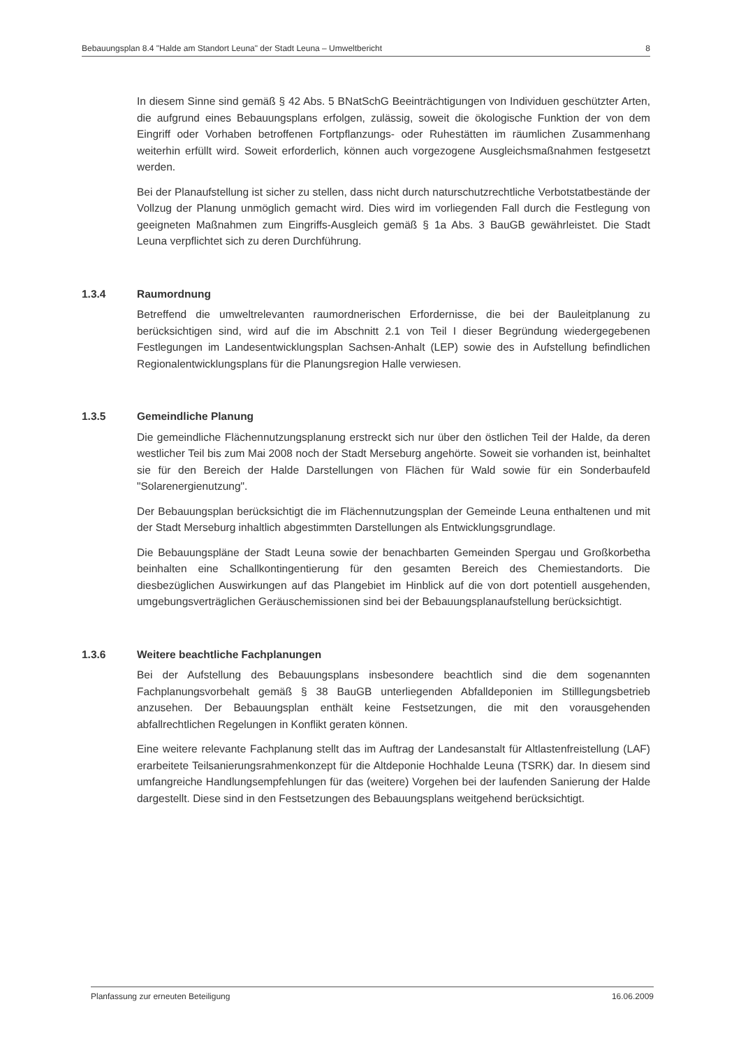Bebauungsplan 8.4 "Halde am Standort Leuna" der Stadt Leuna – Umweltbericht 8
In diesem Sinne sind gemäß § 42 Abs. 5 BNatSchG Beeinträchtigungen von Individuen geschützter Arten, die aufgrund eines Bebauungsplans erfolgen, zulässig, soweit die ökologische Funktion der von dem Eingriff oder Vorhaben betroffenen Fortpflanzungs- oder Ruhestätten im räumlichen Zusammenhang weiterhin erfüllt wird. Soweit erforderlich, können auch vorgezogene Ausgleichsmaßnahmen festgesetzt werden.
Bei der Planaufstellung ist sicher zu stellen, dass nicht durch naturschutzrechtliche Verbotstatbestände der Vollzug der Planung unmöglich gemacht wird. Dies wird im vorliegenden Fall durch die Festlegung von geeigneten Maßnahmen zum Eingriffs-Ausgleich gemäß § 1a Abs. 3 BauGB gewährleistet. Die Stadt Leuna verpflichtet sich zu deren Durchführung.
1.3.4 Raumordnung
Betreffend die umweltrelevanten raumordnerischen Erfordernisse, die bei der Bauleitplanung zu berücksichtigen sind, wird auf die im Abschnitt 2.1 von Teil I dieser Begründung wiedergegebenen Festlegungen im Landesentwicklungsplan Sachsen-Anhalt (LEP) sowie des in Aufstellung befindlichen Regionalentwicklungsplans für die Planungsregion Halle verwiesen.
1.3.5 Gemeindliche Planung
Die gemeindliche Flächennutzungsplanung erstreckt sich nur über den östlichen Teil der Halde, da deren westlicher Teil bis zum Mai 2008 noch der Stadt Merseburg angehörte. Soweit sie vorhanden ist, beinhaltet sie für den Bereich der Halde Darstellungen von Flächen für Wald sowie für ein Sonderbaufeld "Solarenergienutzung".
Der Bebauungsplan berücksichtigt die im Flächennutzungsplan der Gemeinde Leuna enthaltenen und mit der Stadt Merseburg inhaltlich abgestimmten Darstellungen als Entwicklungsgrundlage.
Die Bebauungspläne der Stadt Leuna sowie der benachbarten Gemeinden Spergau und Großkorbetha beinhalten eine Schallkontingentierung für den gesamten Bereich des Chemiestandorts. Die diesbezüglichen Auswirkungen auf das Plangebiet im Hinblick auf die von dort potentiell ausgehenden, umgebungsverträglichen Geräuschemissionen sind bei der Bebauungsplanaufstellung berücksichtigt.
1.3.6 Weitere beachtliche Fachplanungen
Bei der Aufstellung des Bebauungsplans insbesondere beachtlich sind die dem sogenannten Fachplanungsvorbehalt gemäß § 38 BauGB unterliegenden Abfalldeponien im Stilllegungsbetrieb anzusehen. Der Bebauungsplan enthält keine Festsetzungen, die mit den vorausgehenden abfallrechtlichen Regelungen in Konflikt geraten können.
Eine weitere relevante Fachplanung stellt das im Auftrag der Landesanstalt für Altlastenfreistellung (LAF) erarbeitete Teilsanierungsrahmenkonzept für die Altdeponie Hochhalde Leuna (TSRK) dar. In diesem sind umfangreiche Handlungsempfehlungen für das (weitere) Vorgehen bei der laufenden Sanierung der Halde dargestellt. Diese sind in den Festsetzungen des Bebauungsplans weitgehend berücksichtigt.
Planfassung zur erneuten Beteiligung 16.06.2009